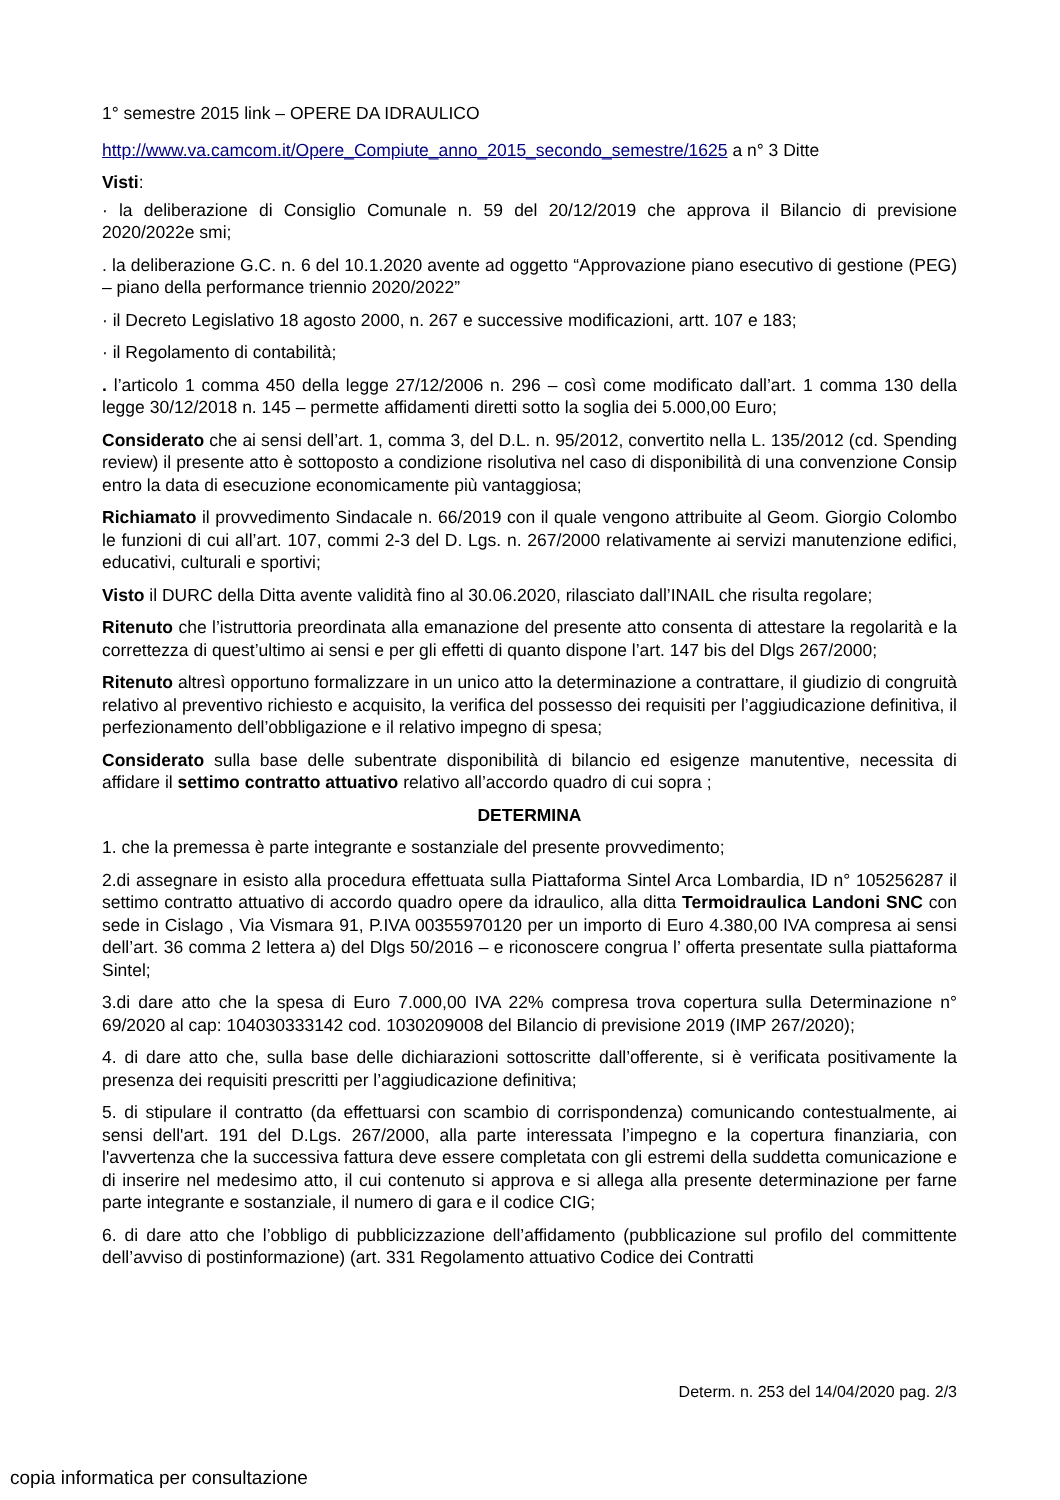1° semestre 2015 link – OPERE DA IDRAULICO
http://www.va.camcom.it/Opere_Compiute_anno_2015_secondo_semestre/1625 a n° 3 Ditte
Visti:
· la deliberazione di Consiglio Comunale n. 59 del 20/12/2019 che approva il Bilancio di previsione 2020/2022e smi;
. la deliberazione G.C. n. 6 del 10.1.2020 avente ad oggetto “Approvazione piano esecutivo di gestione (PEG) – piano della performance triennio 2020/2022”
· il Decreto Legislativo 18 agosto 2000, n. 267 e successive modificazioni, artt. 107 e 183;
· il Regolamento di contabilità;
. l’articolo 1 comma 450 della legge 27/12/2006 n. 296 – così come modificato dall’art. 1 comma 130 della legge 30/12/2018 n. 145 – permette affidamenti diretti sotto la soglia dei 5.000,00 Euro;
Considerato che ai sensi dell’art. 1, comma 3, del D.L. n. 95/2012, convertito nella L. 135/2012 (cd. Spending review) il presente atto è sottoposto a condizione risolutiva nel caso di disponibilità di una convenzione Consip entro la data di esecuzione economicamente più vantaggiosa;
Richiamato il provvedimento Sindacale n. 66/2019 con il quale vengono attribuite al Geom. Giorgio Colombo le funzioni di cui all’art. 107, commi 2-3 del D. Lgs. n. 267/2000 relativamente ai servizi manutenzione edifici, educativi, culturali e sportivi;
Visto il DURC della Ditta avente validità fino al 30.06.2020, rilasciato dall’INAIL che risulta regolare;
Ritenuto che l’istruttoria preordinata alla emanazione del presente atto consenta di attestare la regolarità e la correttezza di quest’ultimo ai sensi e per gli effetti di quanto dispone l’art. 147 bis del Dlgs 267/2000;
Ritenuto altresì opportuno formalizzare in un unico atto la determinazione a contrattare, il giudizio di congruità relativo al preventivo richiesto e acquisito, la verifica del possesso dei requisiti per l’aggiudicazione definitiva, il perfezionamento dell’obbligazione e il relativo impegno di spesa;
Considerato sulla base delle subentrate disponibilità di bilancio ed esigenze manutentive, necessita di affidare il settimo contratto attuativo relativo all’accordo quadro di cui sopra ;
DETERMINA
1. che la premessa è parte integrante e sostanziale del presente provvedimento;
2.di assegnare in esisto alla procedura effettuata sulla Piattaforma Sintel Arca Lombardia, ID n° 105256287 il settimo contratto attuativo di accordo quadro opere da idraulico, alla ditta Termoidraulica Landoni SNC con sede in Cislago , Via Vismara 91, P.IVA 00355970120 per un importo di Euro 4.380,00 IVA compresa ai sensi dell’art. 36 comma 2 lettera a) del Dlgs 50/2016 – e riconoscere congrua l’ offerta presentate sulla piattaforma Sintel;
3.di dare atto che la spesa di Euro 7.000,00 IVA 22% compresa trova copertura sulla Determinazione n° 69/2020 al cap: 104030333142 cod. 1030209008 del Bilancio di previsione 2019 (IMP 267/2020);
4. di dare atto che, sulla base delle dichiarazioni sottoscritte dall’offerente, si è verificata positivamente la presenza dei requisiti prescritti per l’aggiudicazione definitiva;
5. di stipulare il contratto (da effettuarsi con scambio di corrispondenza) comunicando contestualmente, ai sensi dell'art. 191 del D.Lgs. 267/2000, alla parte interessata l’impegno e la copertura finanziaria, con l'avvertenza che la successiva fattura deve essere completata con gli estremi della suddetta comunicazione e di inserire nel medesimo atto, il cui contenuto si approva e si allega alla presente determinazione per farne parte integrante e sostanziale, il numero di gara e il codice CIG;
6. di dare atto che l’obbligo di pubblicizzazione dell’affidamento (pubblicazione sul profilo del committente dell’avviso di postinformazione) (art. 331 Regolamento attuativo Codice dei Contratti
Determ. n. 253 del 14/04/2020 pag. 2/3
copia informatica per consultazione